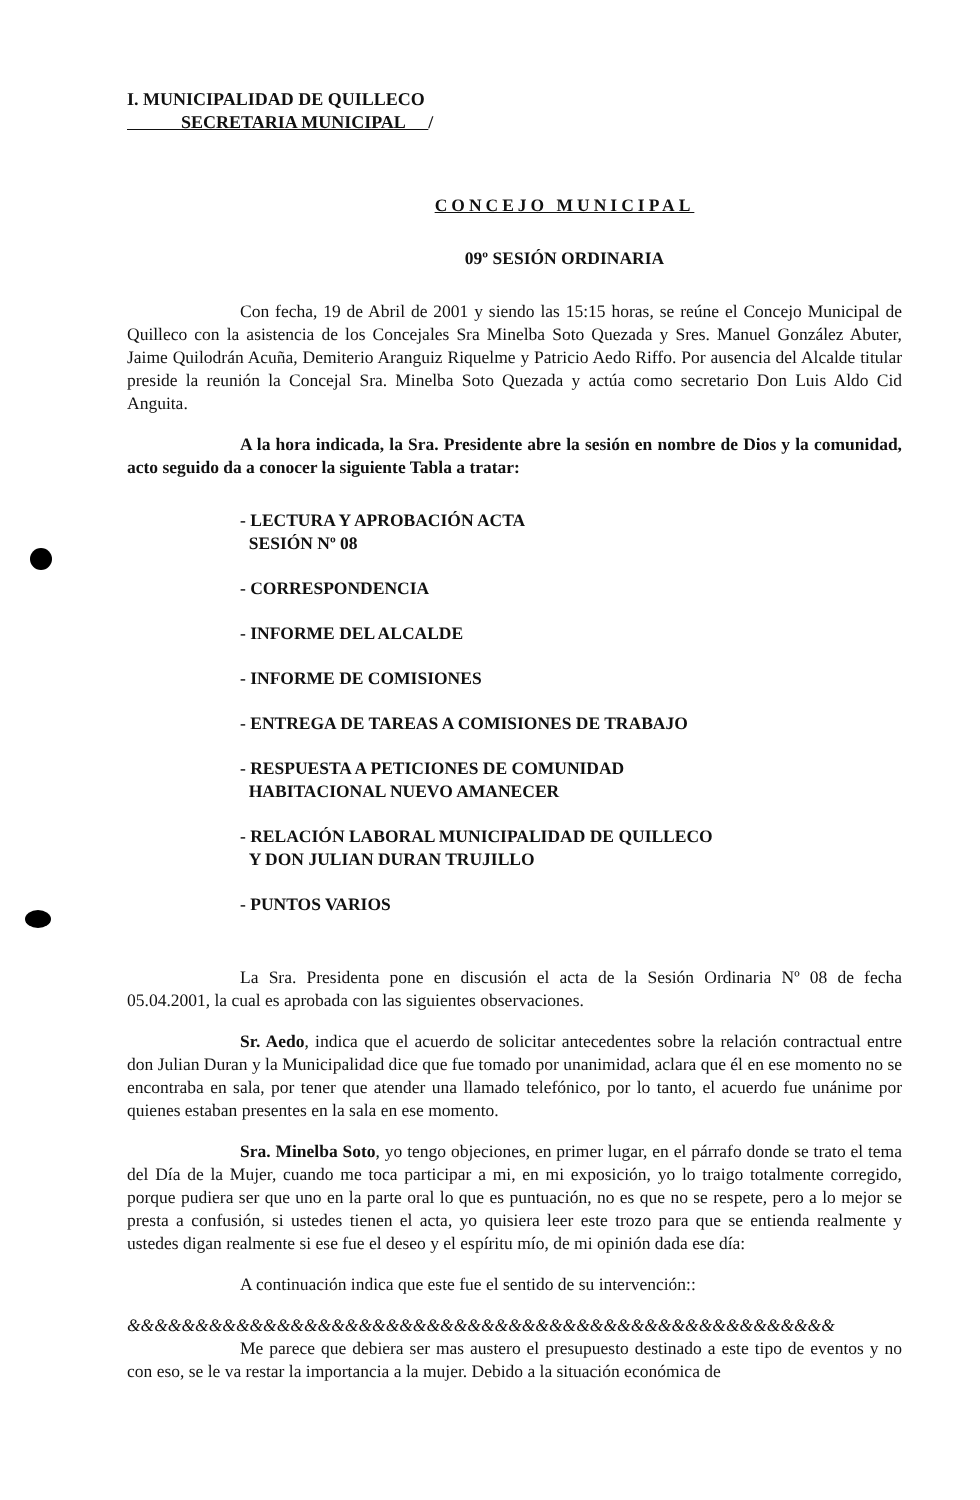I. MUNICIPALIDAD DE QUILLECO
SECRETARIA MUNICIPAL /
CONCEJO MUNICIPAL
09º SESIÓN ORDINARIA
Con fecha, 19 de Abril de 2001 y siendo las 15:15 horas, se reúne el Concejo Municipal de Quilleco con la asistencia de los Concejales Sra Minelba Soto Quezada y Sres. Manuel González Abuter, Jaime Quilodrán Acuña, Demiterio Aranguiz Riquelme y Patricio Aedo Riffo. Por ausencia del Alcalde titular preside la reunión la Concejal Sra. Minelba Soto Quezada y actúa como secretario Don Luis Aldo Cid Anguita.
A la hora indicada, la Sra. Presidente abre la sesión en nombre de Dios y la comunidad, acto seguido da a conocer la siguiente Tabla a tratar:
- LECTURA Y APROBACIÓN ACTA
SESIÓN Nº 08
- CORRESPONDENCIA
- INFORME DEL ALCALDE
- INFORME DE COMISIONES
- ENTREGA DE TAREAS A COMISIONES DE TRABAJO
- RESPUESTA A PETICIONES DE COMUNIDAD
HABITACIONAL NUEVO AMANECER
- RELACIÓN LABORAL MUNICIPALIDAD DE QUILLECO
Y DON JULIAN DURAN TRUJILLO
- PUNTOS VARIOS
La Sra. Presidenta pone en discusión el acta de la Sesión Ordinaria Nº 08 de fecha 05.04.2001, la cual es aprobada con las siguientes observaciones.
Sr. Aedo, indica que el acuerdo de solicitar antecedentes sobre la relación contractual entre don Julian Duran y la Municipalidad dice que fue tomado por unanimidad, aclara que él en ese momento no se encontraba en sala, por tener que atender una llamado telefónico, por lo tanto, el acuerdo fue unánime por quienes estaban presentes en la sala en ese momento.
Sra. Minelba Soto, yo tengo objeciones, en primer lugar, en el párrafo donde se trato el tema del Día de la Mujer, cuando me toca participar a mi, en mi exposición, yo lo traigo totalmente corregido, porque pudiera ser que uno en la parte oral lo que es puntuación, no es que no se respete, pero a lo mejor se presta a confusión, si ustedes tienen el acta, yo quisiera leer este trozo para que se entienda realmente y ustedes digan realmente si ese fue el deseo y el espíritu mío, de mi opinión dada ese día:
A continuación indica que este fue el sentido de su intervención::
&&&&&&&&&&&&&&&&&&&&&&&&&&&&&&&&&&&&&&&&&&&&&&&&&&&&
Me parece que debiera ser mas austero el presupuesto destinado a este tipo de eventos y no con eso, se le va restar la importancia a la mujer. Debido a la situación económica de